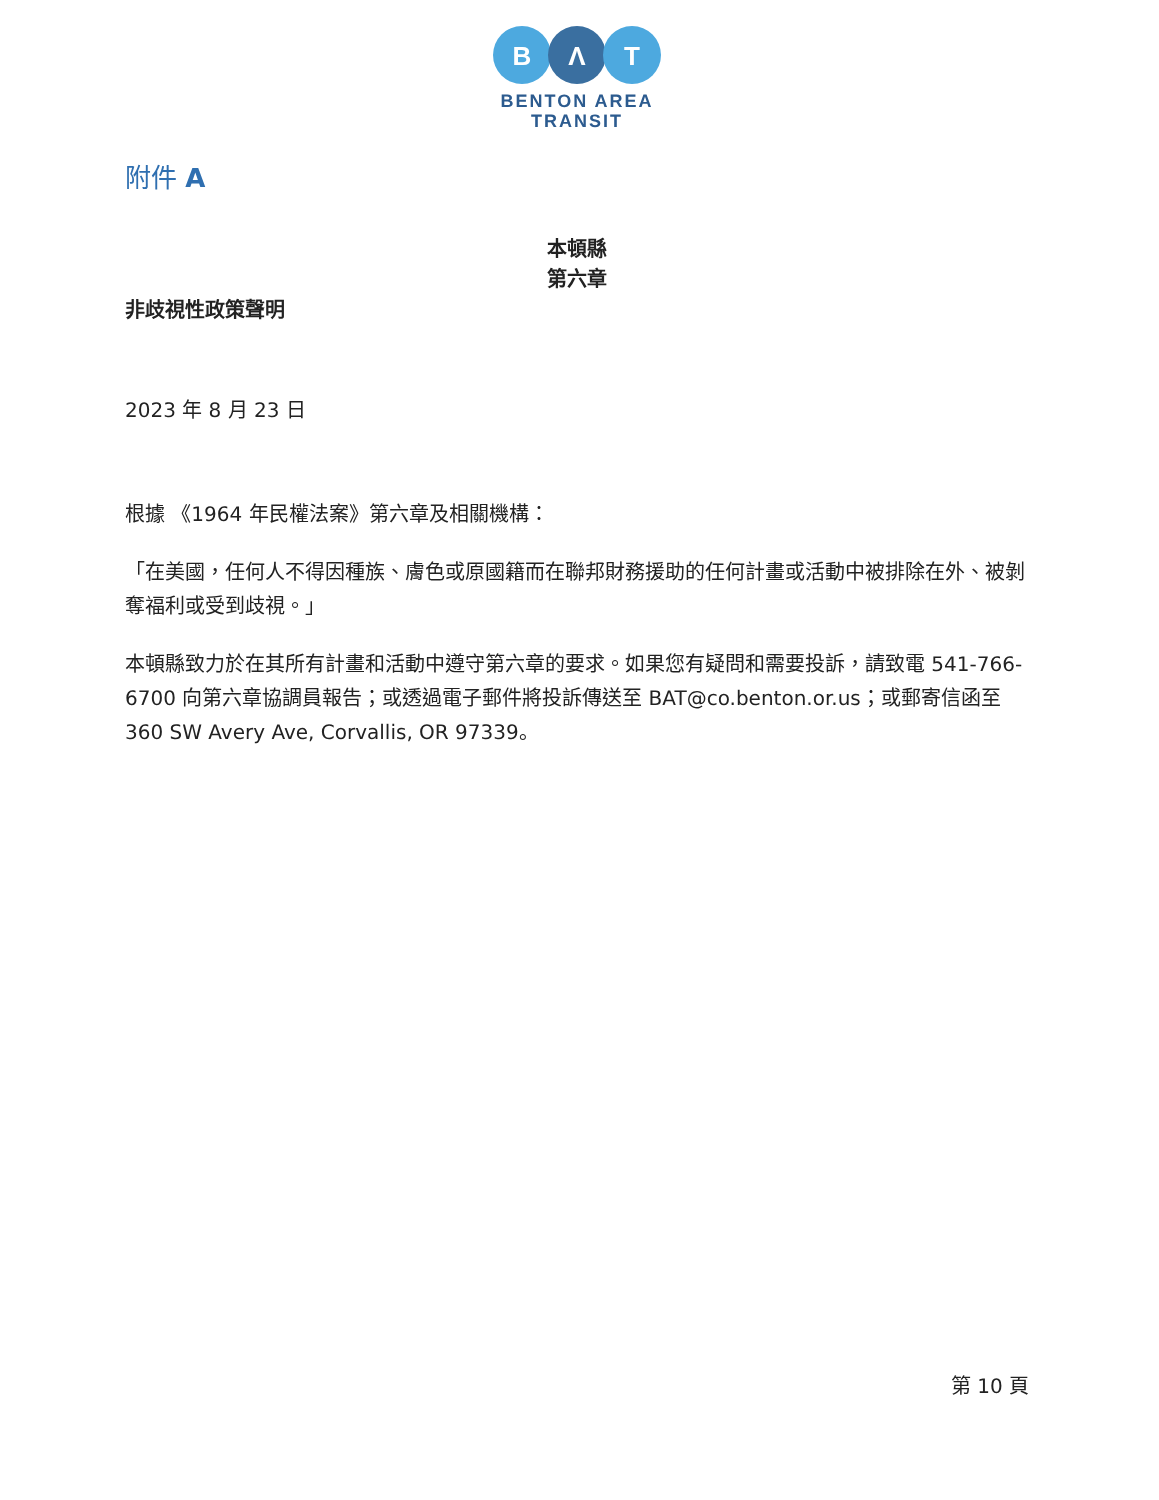B
Λ
T
BENTON AREA
TRANSIT
附件 A
本頓縣
第六章
非歧視性政策聲明
2023 年 8 月 23 日
根據 《1964 年民權法案》第六章及相關機構：
「在美國，任何人不得因種族、膚色或原國籍而在聯邦財務援助的任何計畫或活動中被排除在外、被剝奪福利或受到歧視。」
本頓縣致力於在其所有計畫和活動中遵守第六章的要求。如果您有疑問和需要投訴，請致電 541-766-6700 向第六章協調員報告；或透過電子郵件將投訴傳送至 BAT@co.benton.or.us；或郵寄信函至 360 SW Avery Ave, Corvallis, OR 97339。
第 10 頁